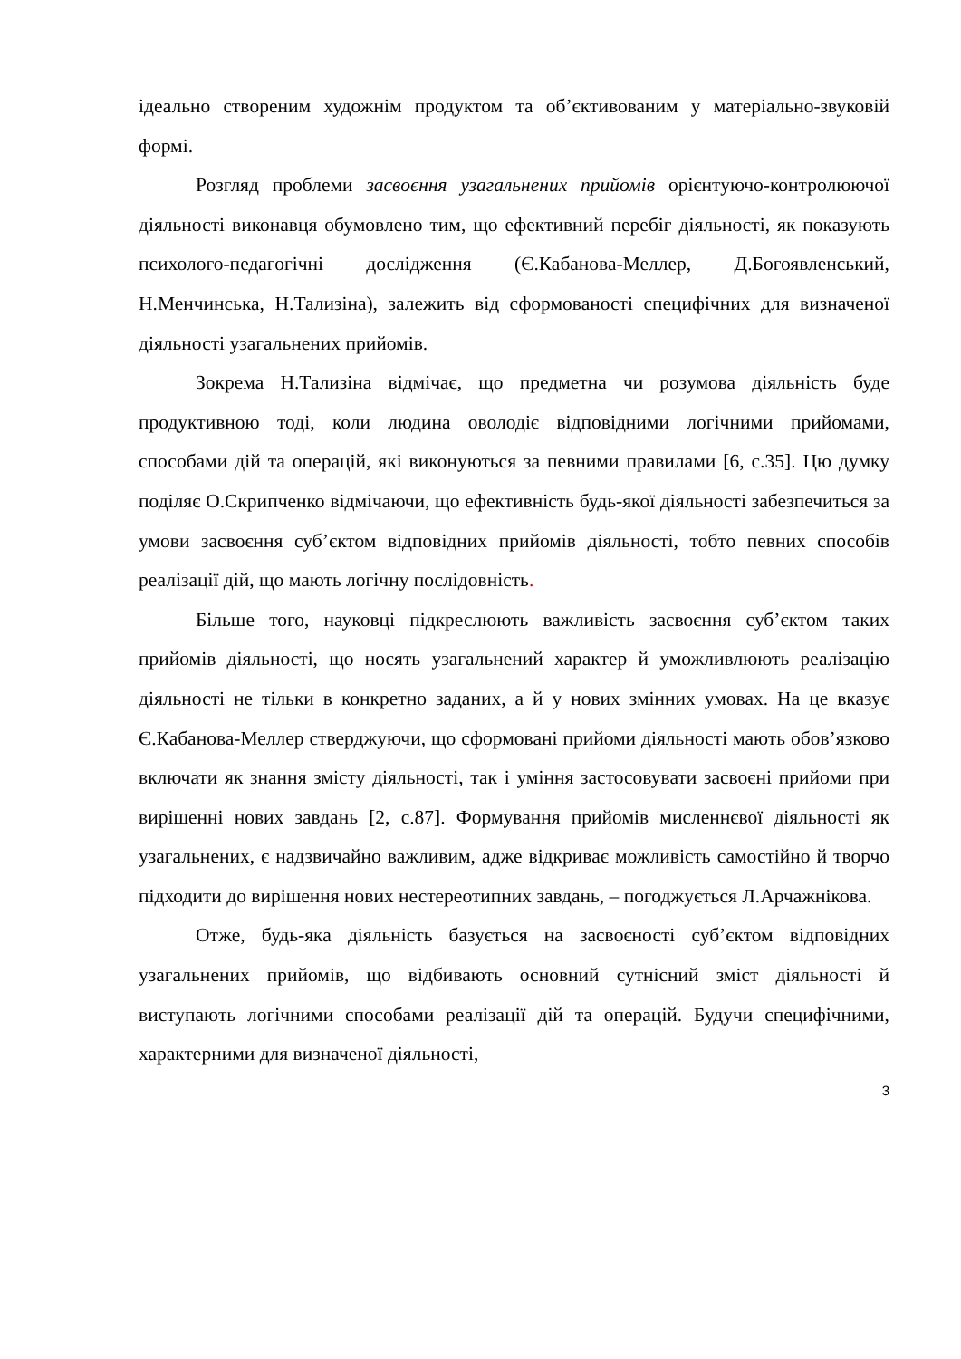ідеально створеним художнім продуктом та об’єктивованим у матеріально-звуковій формі.
Розгляд проблеми засвоєння узагальнених прийомів орієнтуючо-контролюючої діяльності виконавця обумовлено тим, що ефективний перебіг діяльності, як показують психолого-педагогічні дослідження (Є.Кабанова-Меллер, Д.Богоявленський, Н.Менчинська, Н.Тализіна), залежить від сформованості специфічних для визначеної діяльності узагальнених прийомів.
Зокрема Н.Тализіна відмічає, що предметна чи розумова діяльність буде продуктивною тоді, коли людина оволодіє відповідними логічними прийомами, способами дій та операцій, які виконуються за певними правилами [6, с.35]. Цю думку поділяє О.Скрипченко відмічаючи, що ефективність будь-якої діяльності забезпечиться за умови засвоєння суб’єктом відповідних прийомів діяльності, тобто певних способів реалізації дій, що мають логічну послідовність.
Більше того, науковці підкреслюють важливість засвоєння суб’єктом таких прийомів діяльності, що носять узагальнений характер й уможливлюють реалізацію діяльності не тільки в конкретно заданих, а й у нових змінних умовах. На це вказує Є.Кабанова-Меллер стверджуючи, що сформовані прийоми діяльності мають обов’язково включати як знання змісту діяльності, так і уміння застосовувати засвоєні прийоми при вирішенні нових завдань [2, с.87]. Формування прийомів мисленнєвої діяльності як узагальнених, є надзвичайно важливим, адже відкриває можливість самостійно й творчо підходити до вирішення нових нестереотипних завдань, – погоджується Л.Арчажнікова.
Отже, будь-яка діяльність базується на засвоєності суб’єктом відповідних узагальнених прийомів, що відбивають основний сутнісний зміст діяльності й виступають логічними способами реалізації дій та операцій. Будучи специфічними, характерними для визначеної діяльності,
3